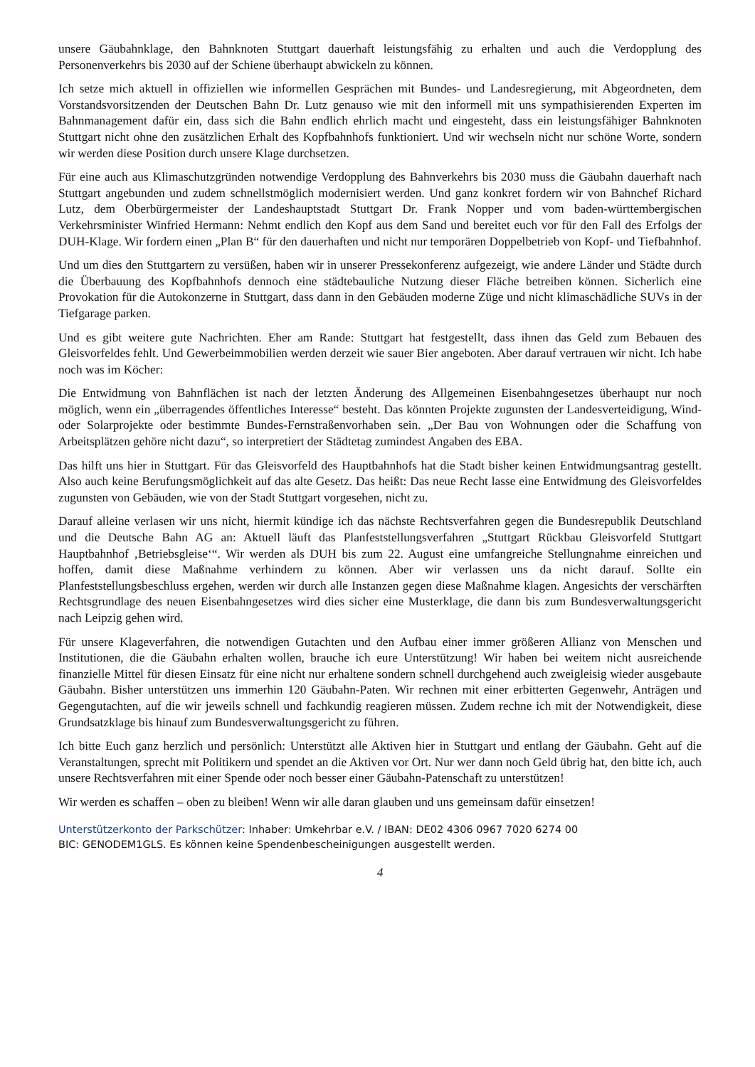unsere Gäubahnklage, den Bahnknoten Stuttgart dauerhaft leistungsfähig zu erhalten und auch die Verdopplung des Personenverkehrs bis 2030 auf der Schiene überhaupt abwickeln zu können.
Ich setze mich aktuell in offiziellen wie informellen Gesprächen mit Bundes- und Landesregierung, mit Abgeordneten, dem Vorstandsvorsitzenden der Deutschen Bahn Dr. Lutz genauso wie mit den informell mit uns sympathisierenden Experten im Bahnmanagement dafür ein, dass sich die Bahn endlich ehrlich macht und eingesteht, dass ein leistungsfähiger Bahnknoten Stuttgart nicht ohne den zusätzlichen Erhalt des Kopfbahnhofs funktioniert. Und wir wechseln nicht nur schöne Worte, sondern wir werden diese Position durch unsere Klage durchsetzen.
Für eine auch aus Klimaschutzgründen notwendige Verdopplung des Bahnverkehrs bis 2030 muss die Gäubahn dauerhaft nach Stuttgart angebunden und zudem schnellstmöglich modernisiert werden. Und ganz konkret fordern wir von Bahnchef Richard Lutz, dem Oberbürgermeister der Landeshauptstadt Stuttgart Dr. Frank Nopper und vom baden-württembergischen Verkehrsminister Winfried Hermann: Nehmt endlich den Kopf aus dem Sand und bereitet euch vor für den Fall des Erfolgs der DUH-Klage. Wir fordern einen „Plan B“ für den dauerhaften und nicht nur temporären Doppelbetrieb von Kopf- und Tiefbahnhof.
Und um dies den Stuttgartern zu versüßen, haben wir in unserer Pressekonferenz aufgezeigt, wie andere Länder und Städte durch die Überbauung des Kopfbahnhofs dennoch eine städtebauliche Nutzung dieser Fläche betreiben können. Sicherlich eine Provokation für die Autokonzerne in Stuttgart, dass dann in den Gebäuden moderne Züge und nicht klimaschädliche SUVs in der Tiefgarage parken.
Und es gibt weitere gute Nachrichten. Eher am Rande: Stuttgart hat festgestellt, dass ihnen das Geld zum Bebauen des Gleisvorfeldes fehlt. Und Gewerbeimmobilien werden derzeit wie sauer Bier angeboten. Aber darauf vertrauen wir nicht. Ich habe noch was im Köcher:
Die Entwidmung von Bahnflächen ist nach der letzten Änderung des Allgemeinen Eisenbahngesetzes überhaupt nur noch möglich, wenn ein „überragendes öffentliches Interesse“ besteht. Das könnten Projekte zugunsten der Landesverteidigung, Wind- oder Solarprojekte oder bestimmte Bundes-Fernstraßenvorhaben sein. „Der Bau von Wohnungen oder die Schaffung von Arbeitsplätzen gehöre nicht dazu“, so interpretiert der Städtetag zumindest Angaben des EBA.
Das hilft uns hier in Stuttgart. Für das Gleisvorfeld des Hauptbahnhofs hat die Stadt bisher keinen Entwidmungsantrag gestellt. Also auch keine Berufungsmöglichkeit auf das alte Gesetz. Das heißt: Das neue Recht lasse eine Entwidmung des Gleisvorfeldes zugunsten von Gebäuden, wie von der Stadt Stuttgart vorgesehen, nicht zu.
Darauf alleine verlasen wir uns nicht, hiermit kündige ich das nächste Rechtsverfahren gegen die Bundesrepublik Deutschland und die Deutsche Bahn AG an: Aktuell läuft das Planfeststellungsverfahren „Stuttgart Rückbau Gleisvorfeld Stuttgart Hauptbahnhof ‚Betriebsgleise‘“. Wir werden als DUH bis zum 22. August eine umfangreiche Stellungnahme einreichen und hoffen, damit diese Maßnahme verhindern zu können. Aber wir verlassen uns da nicht darauf. Sollte ein Planfeststellungsbeschluss ergehen, werden wir durch alle Instanzen gegen diese Maßnahme klagen. Angesichts der verschärften Rechtsgrundlage des neuen Eisenbahngesetzes wird dies sicher eine Musterklage, die dann bis zum Bundesverwaltungsgericht nach Leipzig gehen wird.
Für unsere Klageverfahren, die notwendigen Gutachten und den Aufbau einer immer größeren Allianz von Menschen und Institutionen, die die Gäubahn erhalten wollen, brauche ich eure Unterstützung! Wir haben bei weitem nicht ausreichende finanzielle Mittel für diesen Einsatz für eine nicht nur erhaltene sondern schnell durchgehend auch zweigleisig wieder ausgebaute Gäubahn. Bisher unterstützen uns immerhin 120 Gäubahn-Paten. Wir rechnen mit einer erbitterten Gegenwehr, Anträgen und Gegengutachten, auf die wir jeweils schnell und fachkundig reagieren müssen. Zudem rechne ich mit der Notwendigkeit, diese Grundsatzklage bis hinauf zum Bundesverwaltungsgericht zu führen.
Ich bitte Euch ganz herzlich und persönlich: Unterstützt alle Aktiven hier in Stuttgart und entlang der Gäubahn. Geht auf die Veranstaltungen, sprecht mit Politikern und spendet an die Aktiven vor Ort. Nur wer dann noch Geld übrig hat, den bitte ich, auch unsere Rechtsverfahren mit einer Spende oder noch besser einer Gäubahn-Patenschaft zu unterstützen!
Wir werden es schaffen – oben zu bleiben! Wenn wir alle daran glauben und uns gemeinsam dafür einsetzen!
Unterstützerkonto der Parkschützer: Inhaber: Umkehrbar e.V. / IBAN: DE02 4306 0967 7020 6274 00
BIC: GENODEM1GLS. Es können keine Spendenbescheinigungen ausgestellt werden.
4